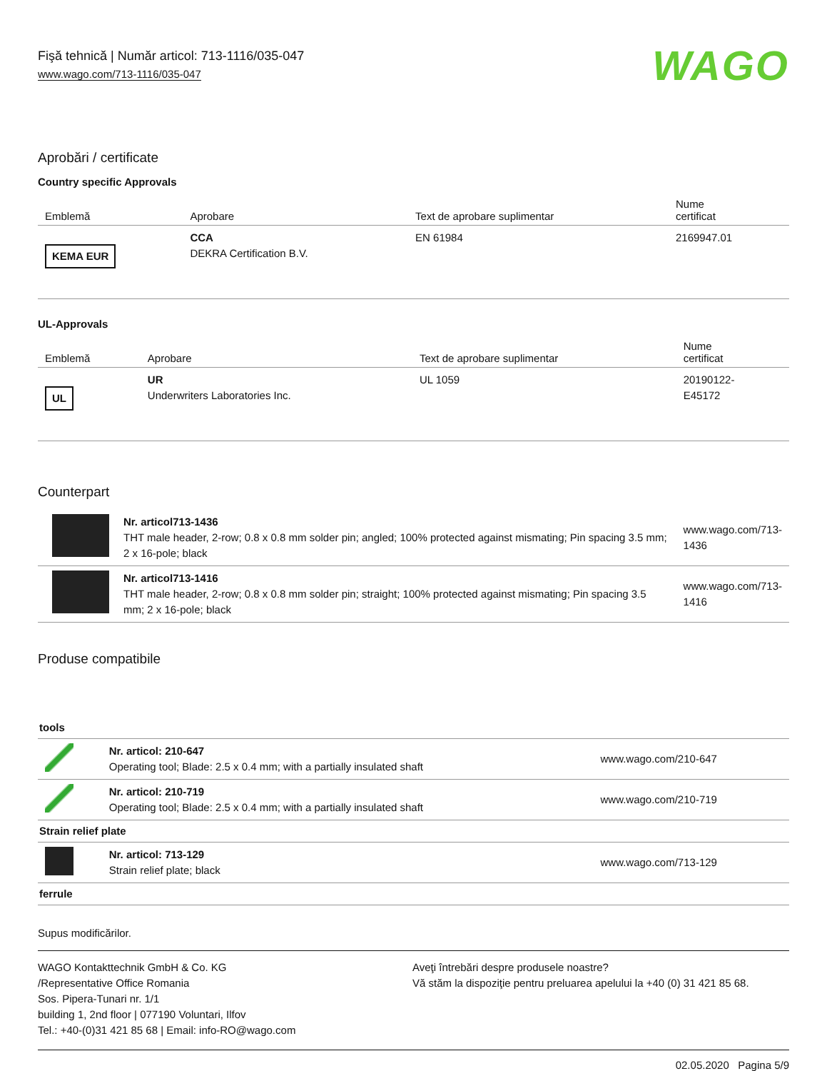Fişă tehnică | Număr articol: 713-1116/035-047
www.wago.com/713-1116/035-047
WAGO
Aprobări / certificate
Country specific Approvals
| Emblemă | Aprobare | Text de aprobare suplimentar | Nume certificat |
| --- | --- | --- | --- |
| KEMA EUR | CCA DEKRA Certification B.V. | EN 61984 | 2169947.01 |
UL-Approvals
| Emblemă | Aprobare | Text de aprobare suplimentar | Nume certificat |
| --- | --- | --- | --- |
| UL | UR Underwriters Laboratories Inc. | UL 1059 | 20190122- E45172 |
Counterpart
| | Nr. articol713-1436 THT male header, 2-row; 0.8 x 0.8 mm solder pin; angled; 100% protected against mismating; Pin spacing 3.5 mm; 2 x 16-pole; black | www.wago.com/713- 1436 |
| | Nr. articol713-1416 THT male header, 2-row; 0.8 x 0.8 mm solder pin; straight; 100% protected against mismating; Pin spacing 3.5 mm; 2 x 16-pole; black | www.wago.com/713- 1416 |
Produse compatibile
| tools | | |
| | Nr. articol: 210-647 Operating tool; Blade: 2.5 x 0.4 mm; with a partially insulated shaft | www.wago.com/210-647 |
| | Nr. articol: 210-719 Operating tool; Blade: 2.5 x 0.4 mm; with a partially insulated shaft | www.wago.com/210-719 |
| Strain relief plate | | |
| | Nr. articol: 713-129 Strain relief plate; black | www.wago.com/713-129 |
| ferrule | | |
Supus modificărilor.
WAGO Kontakttechnik GmbH & Co. KG
/Representative Office Romania
Sos. Pipera-Tunari nr. 1/1
building 1, 2nd floor | 077190 Voluntari, Ilfov
Tel.: +40-(0)31 421 85 68 | Email: info-RO@wago.com
Aveţi întrebări despre produsele noastre?
Vă stăm la dispoziţie pentru preluarea apelului la +40 (0) 31 421 85 68.
02.05.2020 Pagina 5/9